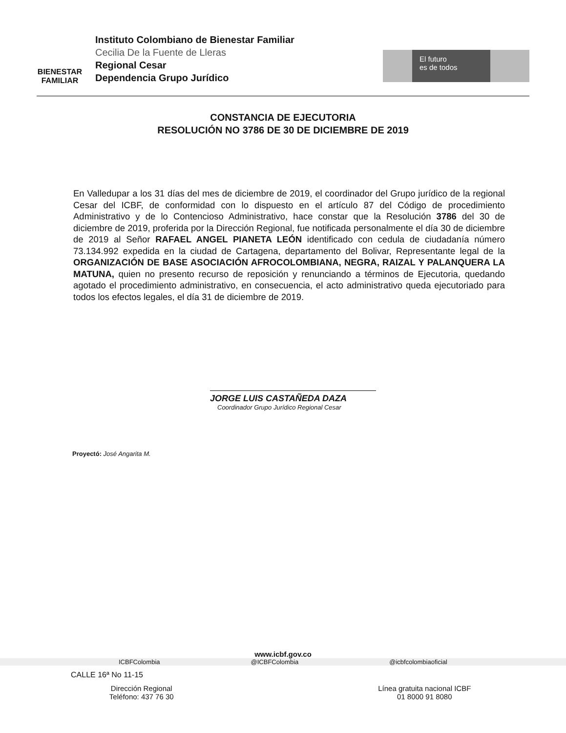BIENESTAR
FAMILIAR
Instituto Colombiano de Bienestar Familiar
Cecilia De la Fuente de Lleras
Regional Cesar
Dependencia Grupo Jurídico
El futuro
es de todos
CONSTANCIA DE EJECUTORIA
RESOLUCIÓN NO 3786 DE 30 DE DICIEMBRE DE 2019
En Valledupar a los 31 días del mes de diciembre de 2019, el coordinador del Grupo jurídico de la regional Cesar del ICBF, de conformidad con lo dispuesto en el artículo 87 del Código de procedimiento Administrativo y de lo Contencioso Administrativo, hace constar que la Resolución 3786 del 30 de diciembre de 2019, proferida por la Dirección Regional, fue notificada personalmente el día 30 de diciembre de 2019 al Señor RAFAEL ANGEL PIANETA LEÓN identificado con cedula de ciudadanía número 73.134.992 expedida en la ciudad de Cartagena, departamento del Bolivar, Representante legal de la ORGANIZACIÓN DE BASE ASOCIACIÓN AFROCOLOMBIANA, NEGRA, RAIZAL Y PALANQUERA LA MATUNA, quien no presento recurso de reposición y renunciando a términos de Ejecutoria, quedando agotado el procedimiento administrativo, en consecuencia, el acto administrativo queda ejecutoriado para todos los efectos legales, el día 31 de diciembre de 2019.
JORGE LUIS CASTAÑEDA DAZA
Coordinador Grupo Jurídico Regional Cesar
Proyectó: José Angarita M.
www.icbf.gov.co
ICBFColombia @ICBFColombia @icbfcolombiaoficial
CALLE 16ª No 11-15
Dirección Regional
Teléfono: 437 76 30
Línea gratuita nacional ICBF
01 8000 91 8080